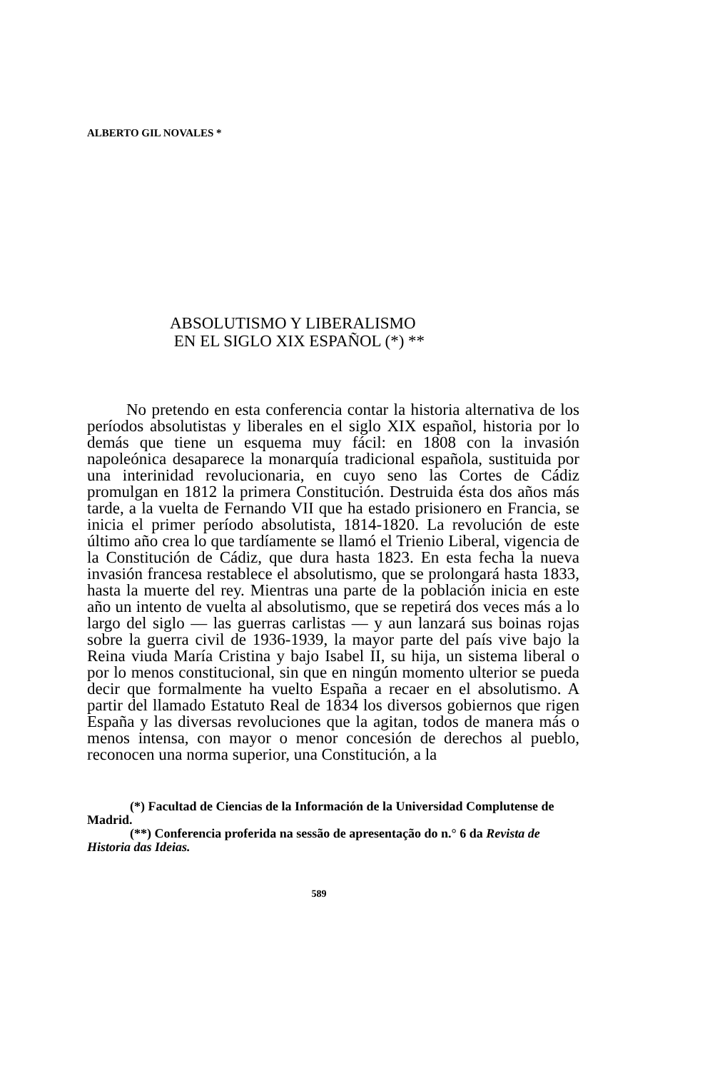ALBERTO GIL NOVALES *
ABSOLUTISMO Y LIBERALISMO
EN EL SIGLO XIX ESPAÑOL (*) **
No pretendo en esta conferencia contar la historia alternativa de los períodos absolutistas y liberales en el siglo XIX español, historia por lo demás que tiene un esquema muy fácil: en 1808 con la invasión napoleónica desaparece la monarquía tradicional española, sustituida por una interinidad revolucionaria, en cuyo seno las Cortes de Cádiz promulgan en 1812 la primera Constitución. Destruida ésta dos años más tarde, a la vuelta de Fernando VII que ha estado prisionero en Francia, se inicia el primer período absolutista, 1814-1820. La revolución de este último año crea lo que tardíamente se llamó el Trienio Liberal, vigencia de la Constitución de Cádiz, que dura hasta 1823. En esta fecha la nueva invasión francesa restablece el absolutismo, que se prolongará hasta 1833, hasta la muerte del rey. Mientras una parte de la población inicia en este año un intento de vuelta al absolutismo, que se repetirá dos veces más a lo largo del siglo — las guerras carlistas — y aun lanzará sus boinas rojas sobre la guerra civil de 1936-1939, la mayor parte del país vive bajo la Reina viuda María Cristina y bajo Isabel II, su hija, un sistema liberal o por lo menos constitucional, sin que en ningún momento ulterior se pueda decir que formalmente ha vuelto España a recaer en el absolutismo. A partir del llamado Estatuto Real de 1834 los diversos gobiernos que rigen España y las diversas revoluciones que la agitan, todos de manera más o menos intensa, con mayor o menor concesión de derechos al pueblo, reconocen una norma superior, una Constitución, a la
(*) Facultad de Ciencias de la Información de la Universidad Complutense de Madrid.
(**) Conferencia proferida na sessão de apresentação do n.° 6 da Revista de Historia das Ideias.
589